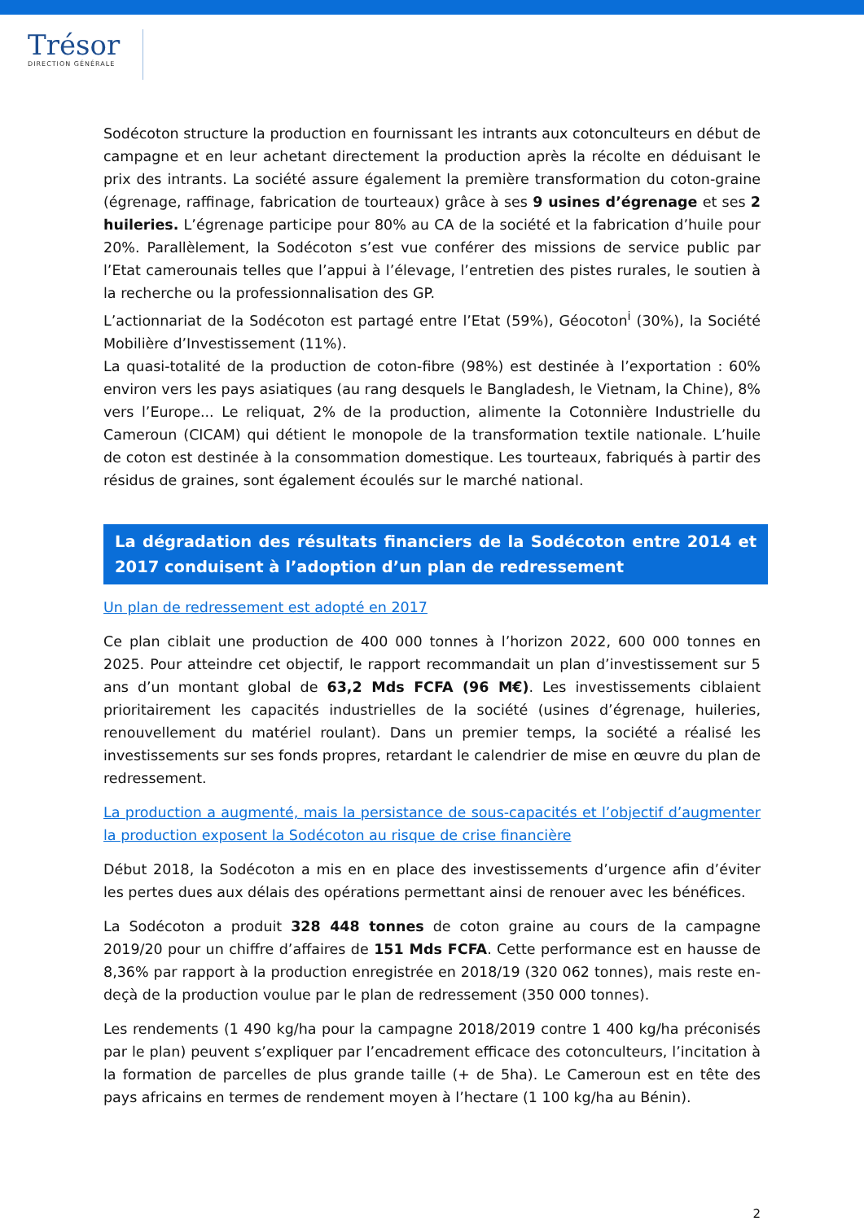Trésor
DIRECTION GÉNÉRALE
Sodécoton structure la production en fournissant les intrants aux cotonculteurs en début de campagne et en leur achetant directement la production après la récolte en déduisant le prix des intrants. La société assure également la première transformation du coton-graine (égrenage, raffinage, fabrication de tourteaux) grâce à ses 9 usines d’égrenage et ses 2 huileries. L’égrenage participe pour 80% au CA de la société et la fabrication d’huile pour 20%. Parallèlement, la Sodécoton s’est vue conférer des missions de service public par l’Etat camerounais telles que l’appui à l’élevage, l’entretien des pistes rurales, le soutien à la recherche ou la professionnalisation des GP.
L’actionnariat de la Sodécoton est partagé entre l’Etat (59%), Géocoton<sup>i</sup> (30%), la Société Mobilière d’Investissement (11%).
La quasi-totalité de la production de coton-fibre (98%) est destinée à l’exportation : 60% environ vers les pays asiatiques (au rang desquels le Bangladesh, le Vietnam, la Chine), 8% vers l’Europe... Le reliquat, 2% de la production, alimente la Cotonnière Industrielle du Cameroun (CICAM) qui détient le monopole de la transformation textile nationale. L’huile de coton est destinée à la consommation domestique. Les tourteaux, fabriqués à partir des résidus de graines, sont également écoulés sur le marché national.
La dégradation des résultats financiers de la Sodécoton entre 2014 et 2017 conduisent à l’adoption d’un plan de redressement
Un plan de redressement est adopté en 2017
Ce plan ciblait une production de 400 000 tonnes à l’horizon 2022, 600 000 tonnes en 2025. Pour atteindre cet objectif, le rapport recommandait un plan d’investissement sur 5 ans d’un montant global de 63,2 Mds FCFA (96 M€). Les investissements ciblaient prioritairement les capacités industrielles de la société (usines d’égrenage, huileries, renouvellement du matériel roulant). Dans un premier temps, la société a réalisé les investissements sur ses fonds propres, retardant le calendrier de mise en œuvre du plan de redressement.
La production a augmenté, mais la persistance de sous-capacités et l’objectif d’augmenter la production exposent la Sodécoton au risque de crise financière
Début 2018, la Sodécoton a mis en en place des investissements d’urgence afin d’éviter les pertes dues aux délais des opérations permettant ainsi de renouer avec les bénéfices.
La Sodécoton a produit 328 448 tonnes de coton graine au cours de la campagne 2019/20 pour un chiffre d’affaires de 151 Mds FCFA. Cette performance est en hausse de 8,36% par rapport à la production enregistrée en 2018/19 (320 062 tonnes), mais reste en-deçà de la production voulue par le plan de redressement (350 000 tonnes).
Les rendements (1 490 kg/ha pour la campagne 2018/2019 contre 1 400 kg/ha préconisés par le plan) peuvent s’expliquer par l’encadrement efficace des cotonculteurs, l’incitation à la formation de parcelles de plus grande taille (+ de 5ha). Le Cameroun est en tête des pays africains en termes de rendement moyen à l’hectare (1 100 kg/ha au Bénin).
2